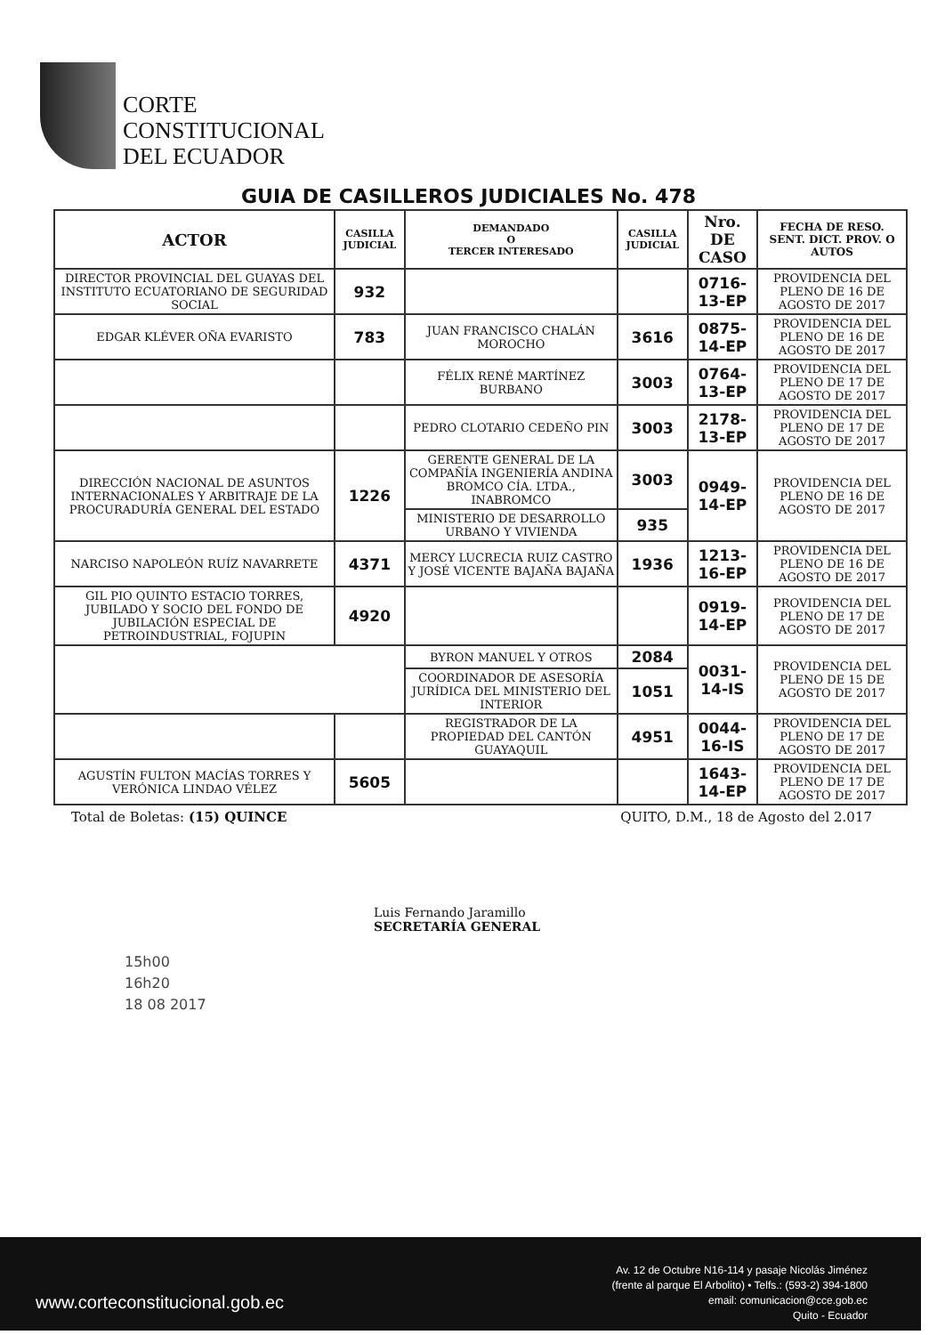CORTE
CONSTITUCIONAL
DEL ECUADOR
GUIA DE CASILLEROS JUDICIALES No. 478
| ACTOR | CASILLA JUDICIAL | DEMANDADO O TERCER INTERESADO | CASILLA JUDICIAL | Nro. DE CASO | FECHA DE RESO. SENT. DICT. PROV. O AUTOS |
| --- | --- | --- | --- | --- | --- |
| DIRECTOR PROVINCIAL DEL GUAYAS DEL INSTITUTO ECUATORIANO DE SEGURIDAD SOCIAL | 932 | | | 0716-13-EP | PROVIDENCIA DEL PLENO DE 16 DE AGOSTO DE 2017 |
| EDGAR KLÉVER OÑA EVARISTO | 783 | JUAN FRANCISCO CHALÁN MOROCHO | 3616 | 0875-14-EP | PROVIDENCIA DEL PLENO DE 16 DE AGOSTO DE 2017 |
| | | FÉLIX RENÉ MARTÍNEZ BURBANO | 3003 | 0764-13-EP | PROVIDENCIA DEL PLENO DE 17 DE AGOSTO DE 2017 |
| | | PEDRO CLOTARIO CEDEÑO PIN | 3003 | 2178-13-EP | PROVIDENCIA DEL PLENO DE 17 DE AGOSTO DE 2017 |
| DIRECCIÓN NACIONAL DE ASUNTOS INTERNACIONALES Y ARBITRAJE DE LA PROCURADURÍA GENERAL DEL ESTADO | 1226 | GERENTE GENERAL DE LA COMPAÑÍA INGENIERÍA ANDINA BROMCO CÍA. LTDA., INABROMCO | 3003 | 0949-14-EP | PROVIDENCIA DEL PLENO DE 16 DE AGOSTO DE 2017 |
| | | MINISTERIO DE DESARROLLO URBANO Y VIVIENDA | 935 | | |
| NARCISO NAPOLEÓN RUÍZ NAVARRETE | 4371 | MERCY LUCRECIA RUIZ CASTRO Y JOSÉ VICENTE BAJAÑA BAJAÑA | 1936 | 1213-16-EP | PROVIDENCIA DEL PLENO DE 16 DE AGOSTO DE 2017 |
| GIL PIO QUINTO ESTACIO TORRES, JUBILADO Y SOCIO DEL FONDO DE JUBILACIÓN ESPECIAL DE PETROINDUSTRIAL, FOJUPIN | 4920 | | | 0919-14-EP | PROVIDENCIA DEL PLENO DE 17 DE AGOSTO DE 2017 |
| | | BYRON MANUEL Y OTROS | 2084 | 0031-14-IS | PROVIDENCIA DEL PLENO DE 15 DE AGOSTO DE 2017 |
| | | COORDINADOR DE ASESORÍA JURÍDICA DEL MINISTERIO DEL INTERIOR | 1051 | | |
| | | REGISTRADOR DE LA PROPIEDAD DEL CANTÓN GUAYAQUIL | 4951 | 0044-16-IS | PROVIDENCIA DEL PLENO DE 17 DE AGOSTO DE 2017 |
| AGUSTÍN FULTON MACÍAS TORRES Y VERÓNICA LINDAO VÉLEZ | 5605 | | | 1643-14-EP | PROVIDENCIA DEL PLENO DE 17 DE AGOSTO DE 2017 |
Total de Boletas: (15) QUINCE QUITO, D.M., 18 de Agosto del 2.017
Luis Fernando Jaramillo
SECRETARÍA GENERAL
15h00
16h20
18 08 2017
www.corteconstitucional.gob.ec
Av. 12 de Octubre N16-114 y pasaje Nicolás Jiménez
(frente al parque El Arbolito) • Telfs.: (593-2) 394-1800
email: comunicacion@cce.gob.ec
Quito - Ecuador